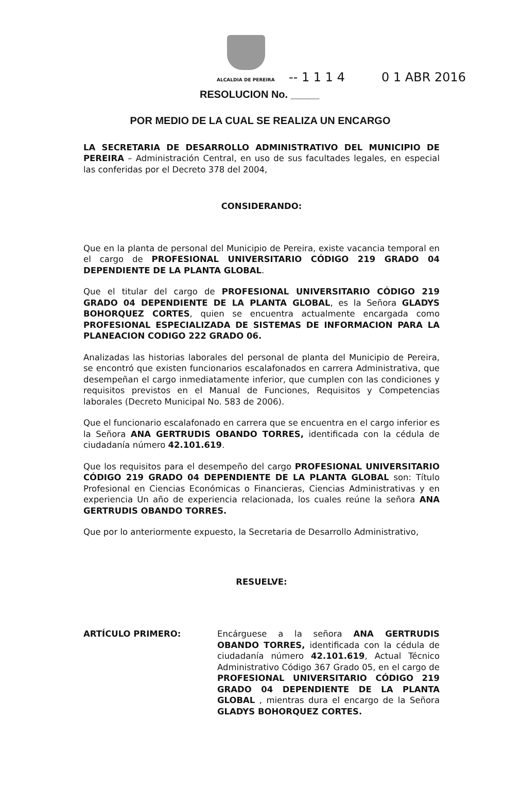ALCALDIA DE PEREIRA -- 1 1 1 4 0 1 ABR 2016
RESOLUCION No. _____
POR MEDIO DE LA CUAL SE REALIZA UN ENCARGO
LA SECRETARIA DE DESARROLLO ADMINISTRATIVO DEL MUNICIPIO DE PEREIRA – Administración Central, en uso de sus facultades legales, en especial las conferidas por el Decreto 378 del 2004,
CONSIDERANDO:
Que en la planta de personal del Municipio de Pereira, existe vacancia temporal en el cargo de PROFESIONAL UNIVERSITARIO CÓDIGO 219 GRADO 04 DEPENDIENTE DE LA PLANTA GLOBAL.
Que el titular del cargo de PROFESIONAL UNIVERSITARIO CÓDIGO 219 GRADO 04 DEPENDIENTE DE LA PLANTA GLOBAL, es la Señora GLADYS BOHORQUEZ CORTES, quien se encuentra actualmente encargada como PROFESIONAL ESPECIALIZADA DE SISTEMAS DE INFORMACION PARA LA PLANEACION CODIGO 222 GRADO 06.
Analizadas las historias laborales del personal de planta del Municipio de Pereira, se encontró que existen funcionarios escalafonados en carrera Administrativa, que desempeñan el cargo inmediatamente inferior, que cumplen con las condiciones y requisitos previstos en el Manual de Funciones, Requisitos y Competencias laborales (Decreto Municipal No. 583 de 2006).
Que el funcionario escalafonado en carrera que se encuentra en el cargo inferior es la Señora ANA GERTRUDIS OBANDO TORRES, identificada con la cédula de ciudadanía número 42.101.619.
Que los requisitos para el desempeño del cargo PROFESIONAL UNIVERSITARIO CÓDIGO 219 GRADO 04 DEPENDIENTE DE LA PLANTA GLOBAL son: Título Profesional en Ciencias Económicas o Financieras, Ciencias Administrativas y en experiencia Un año de experiencia relacionada, los cuales reúne la señora ANA GERTRUDIS OBANDO TORRES.
Que por lo anteriormente expuesto, la Secretaria de Desarrollo Administrativo,
RESUELVE:
ARTÍCULO PRIMERO: Encárguese a la señora ANA GERTRUDIS OBANDO TORRES, identificada con la cédula de ciudadanía número 42.101.619, Actual Técnico Administrativo Código 367 Grado 05, en el cargo de PROFESIONAL UNIVERSITARIO CÓDIGO 219 GRADO 04 DEPENDIENTE DE LA PLANTA GLOBAL , mientras dura el encargo de la Señora GLADYS BOHORQUEZ CORTES.